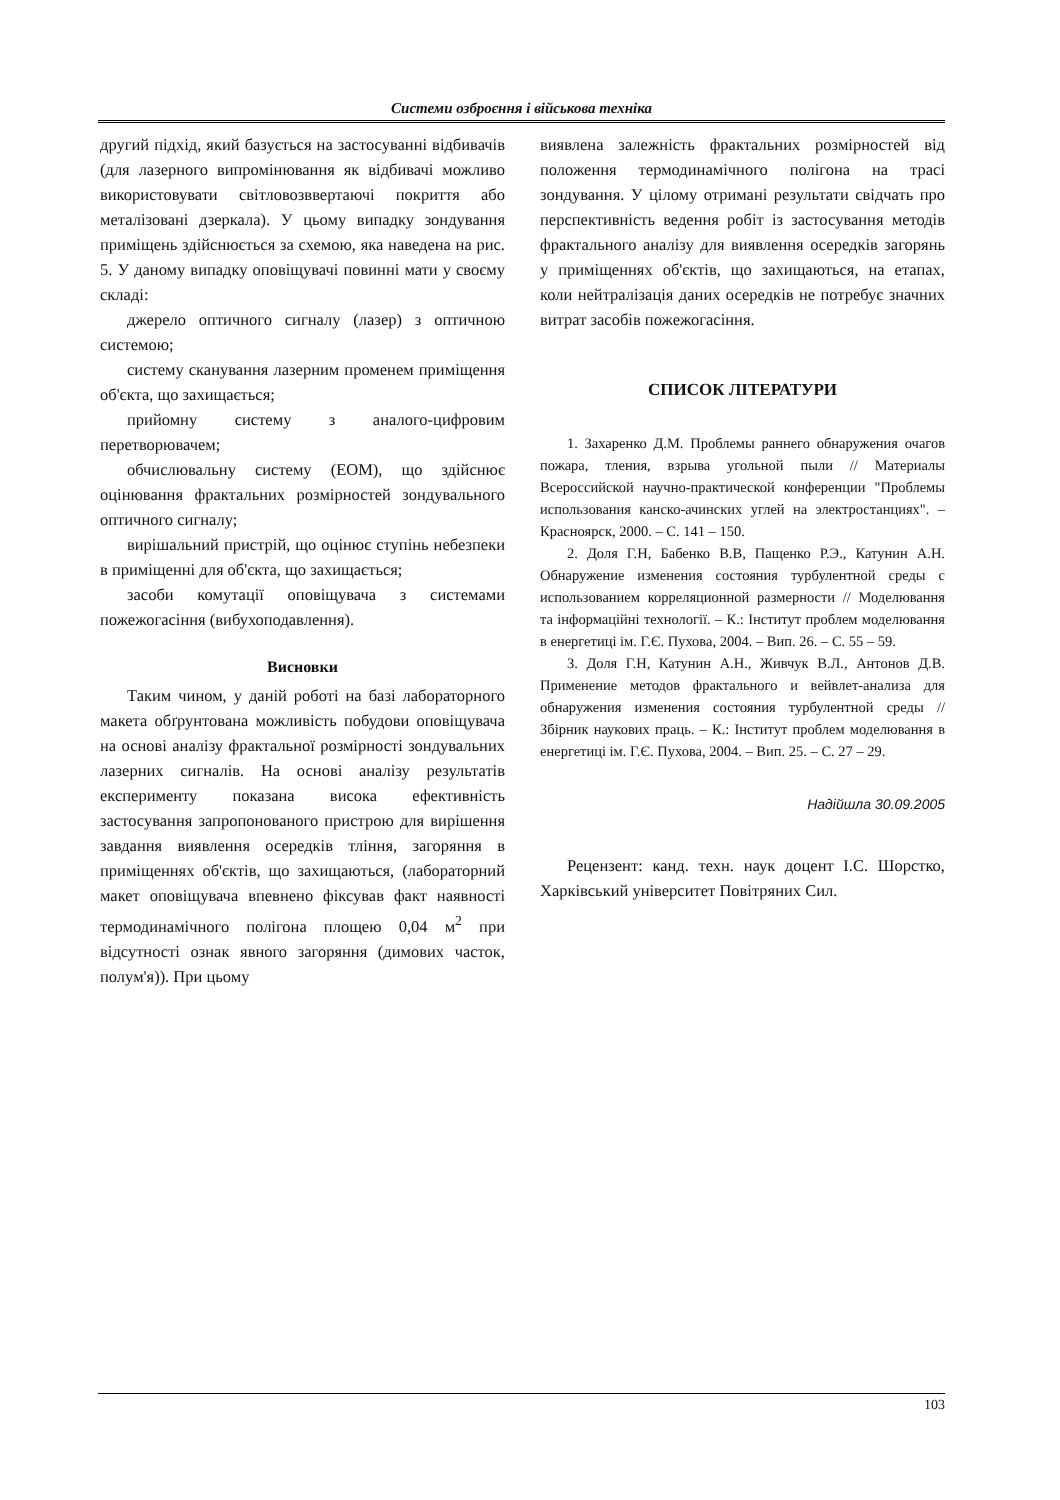Системи озброєння і військова техніка
другий підхід, який базується на застосуванні відбивачів (для лазерного випромінювання як відбивачі можливо використовувати світловозввертаючі покриття або металізовані дзеркала). У цьому випадку зондування приміщень здійснюється за схемою, яка наведена на рис. 5. У даному випадку оповіщувачі повинні мати у своєму складі:
джерело оптичного сигналу (лазер) з оптичною системою;
систему сканування лазерним променем приміщення об'єкта, що захищається;
прийомну систему з аналого-цифровим перетворювачем;
обчислювальну систему (ЕОМ), що здійснює оцінювання фрактальних розмірностей зондувального оптичного сигналу;
вирішальний пристрій, що оцінює ступінь небезпеки в приміщенні для об'єкта, що захищається;
засоби комутації оповіщувача з системами пожежогасіння (вибухоподавлення).
Висновки
Таким чином, у даній роботі на базі лабораторного макета обґрунтована можливість побудови оповіщувача на основі аналізу фрактальної розмірності зондувальних лазерних сигналів. На основі аналізу результатів експерименту показана висока ефективність застосування запропонованого пристрою для вирішення завдання виявлення осередків тління, загоряння в приміщеннях об'єктів, що захищаються, (лабораторний макет оповіщувача впевнено фіксував факт наявності термодинамічного полігона площею 0,04 м<sup>2</sup> при відсутності ознак явного загоряння (димових часток, полум'я)). При цьому
виявлена залежність фрактальних розмірностей від положення термодинамічного полігона на трасі зондування. У цілому отримані результати свідчать про перспективність ведення робіт із застосування методів фрактального аналізу для виявлення осередків загорянь у приміщеннях об'єктів, що захищаються, на етапах, коли нейтралізація даних осередків не потребує значних витрат засобів пожежогасіння.
СПИСОК ЛІТЕРАТУРИ
1. Захаренко Д.М. Проблемы раннего обнаружения очагов пожара, тления, взрыва угольной пыли // Материалы Всероссийской научно-практической конференции "Проблемы использования канско-ачинских углей на электростанциях". – Красноярск, 2000. – С. 141 – 150.
2. Доля Г.Н, Бабенко В.В, Пащенко Р.Э., Катунин А.Н. Обнаружение изменения состояния турбулентной среды с использованием корреляционной размерности // Моделювання та інформаційні технології. – К.: Інститут проблем моделювання в енергетиці ім. Г.Є. Пухова, 2004. – Вип. 26. – С. 55 – 59.
3. Доля Г.Н, Катунин А.Н., Живчук В.Л., Антонов Д.В. Применение методов фрактального и вейвлет-анализа для обнаружения изменения состояния турбулентной среды // Збірник наукових праць. – К.: Інститут проблем моделювання в енергетиці ім. Г.Є. Пухова, 2004. – Вип. 25. – С. 27 – 29.
Надійшла 30.09.2005
Рецензент: канд. техн. наук доцент І.С. Шорстко, Харківський університет Повітряних Сил.
103